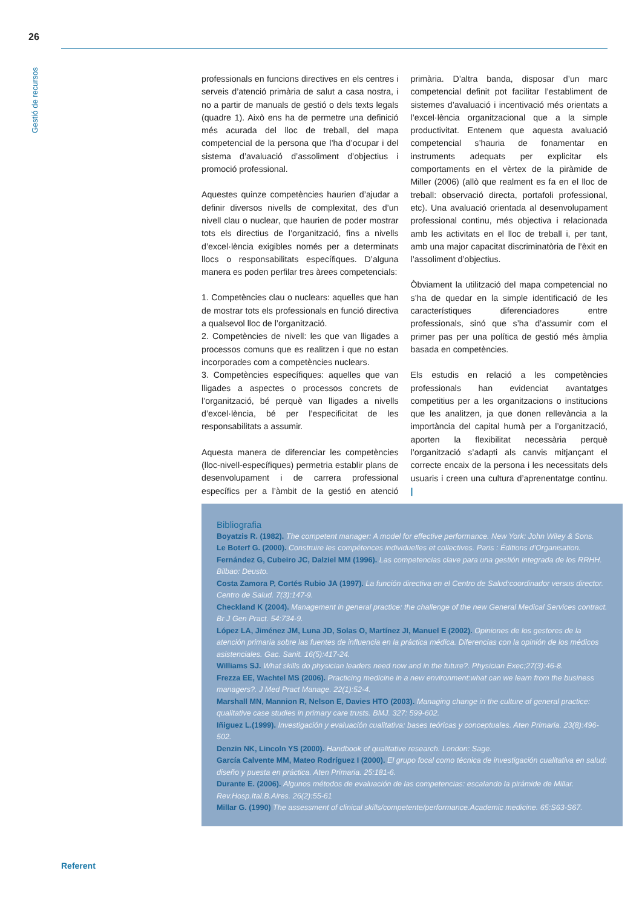26
Gestió de recursos
professionals en funcions directives en els centres i serveis d’atenció primària de salut a casa nostra, i no a partir de manuals de gestió o dels texts legals (quadre 1). Això ens ha de permetre una definició més acurada del lloc de treball, del mapa competencial de la persona que l’ha d’ocupar i del sistema d’avaluació d’assoliment d’objectius i promoció professional.
Aquestes quinze competències haurien d’ajudar a definir diversos nivells de complexitat, des d’un nivell clau o nuclear, que haurien de poder mostrar tots els directius de l’organització, fins a nivells d’excel·lència exigibles només per a determinats llocs o responsabilitats específiques. D’alguna manera es poden perfilar tres àrees competencials:
1. Competències clau o nuclears: aquelles que han de mostrar tots els professionals en funció directiva a qualsevol lloc de l’organització.
2. Competències de nivell: les que van lligades a processos comuns que es realitzen i que no estan incorporades com a competències nuclears.
3. Competències específiques: aquelles que van lligades a aspectes o processos concrets de l’organització, bé perquè van lligades a nivells d’excel·lència, bé per l’especificitat de les responsabilitats a assumir.
Aquesta manera de diferenciar les competències (lloc-nivell-específiques) permetria establir plans de desenvolupament i de carrera professional específics per a l’àmbit de la gestió en atenció primària. D’altra banda, disposar d’un marc competencial definit pot facilitar l’establiment de sistemes d’avaluació i incentivació més orientats a l’excel·lència organitzacional que a la simple productivitat. Entenem que aquesta avaluació competencial s’hauria de fonamentar en instruments adequats per explicitar els comportaments en el vèrtex de la piràmide de Miller (2006) (allò que realment es fa en el lloc de treball: observació directa, portafoli professional, etc). Una avaluació orientada al desenvolupament professional continu, més objectiva i relacionada amb les activitats en el lloc de treball i, per tant, amb una major capacitat discriminatòria de l’èxit en l’assoliment d’objectius.
Òbviament la utilització del mapa competencial no s’ha de quedar en la simple identificació de les característiques diferenciadores entre professionals, sinó que s’ha d’assumir com el primer pas per una política de gestió més àmplia basada en competències.
Els estudis en relació a les competències professionals han evidenciat avantatges competitius per a les organitzacions o institucions que les analitzen, ja que donen rellevància a la importància del capital humà per a l’organització, aporten la flexibilitat necessària perquè l’organització s’adapti als canvis mitjançant el correcte encaix de la persona i les necessitats dels usuaris i creen una cultura d’aprenentatge continu. |
Bibliografia
Boyatzis R. (1982). The competent manager: A model for effective performance. New York: John Wiley & Sons.
Le Boterf G. (2000). Construire les compétences individuelles et collectives. Paris : Éditions d’Organisation.
Fernández G, Cubeiro JC, Dalziel MM (1996). Las competencias clave para una gestión integrada de los RRHH. Bilbao: Deusto.
Costa Zamora P, Cortés Rubio JA (1997). La función directiva en el Centro de Salud:coordinador versus director. Centro de Salud. 7(3):147-9.
Checkland K (2004). Management in general practice: the challenge of the new General Medical Services contract. Br J Gen Pract. 54:734-9.
López LA, Jiménez JM, Luna JD, Solas O, Martínez JI, Manuel E (2002). Opiniones de los gestores de la atención primaria sobre las fuentes de influencia en la práctica médica. Diferencias con la opinión de los médicos asistenciales. Gac. Sanit. 16(5):417-24.
Williams SJ. What skills do physician leaders need now and in the future?. Physician Exec;27(3):46-8.
Frezza EE, Wachtel MS (2006). Practicing medicine in a new environment:what can we learn from the business managers?. J Med Pract Manage. 22(1):52-4.
Marshall MN, Mannion R, Nelson E, Davies HTO (2003). Managing change in the culture of general practice: qualitative case studies in primary care trusts. BMJ. 327: 599-602.
Iñiguez L.(1999). Investigación y evaluación cualitativa: bases teóricas y conceptuales. Aten Primaria. 23(8):496-502.
Denzin NK, Lincoln YS (2000). Handbook of qualitative research. London: Sage.
García Calvente MM, Mateo Rodríguez I (2000). El grupo focal como técnica de investigación cualitativa en salud: diseño y puesta en práctica. Aten Primaria. 25:181-6.
Durante E. (2006). Algunos métodos de evaluación de las competencias: escalando la pirámide de Millar. Rev.Hosp.Ital.B.Aires. 26(2):55-61
Millar G. (1990) The assessment of clinical skills/competente/performance.Academic medicine. 65:S63-S67.
Referent